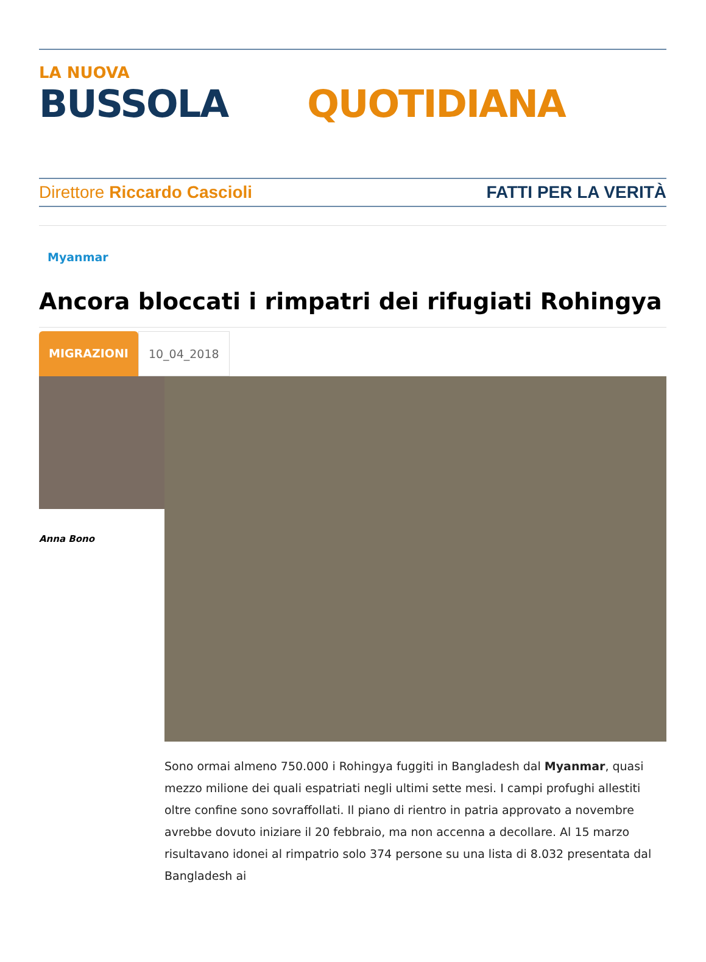LA NUOVA
BUSSOLA QUOTIDIANA
Direttore Riccardo Cascioli FATTI PER LA VERITÀ
Myanmar
Ancora bloccati i rimpatri dei rifugiati Rohingya
MIGRAZIONI 10_04_2018
Anna Bono
Sono ormai almeno 750.000 i Rohingya fuggiti in Bangladesh dal Myanmar, quasi mezzo milione dei quali espatriati negli ultimi sette mesi. I campi profughi allestiti oltre confine sono sovraffollati. Il piano di rientro in patria approvato a novembre avrebbe dovuto iniziare il 20 febbraio, ma non accenna a decollare. Al 15 marzo risultavano idonei al rimpatrio solo 374 persone su una lista di 8.032 presentata dal Bangladesh ai